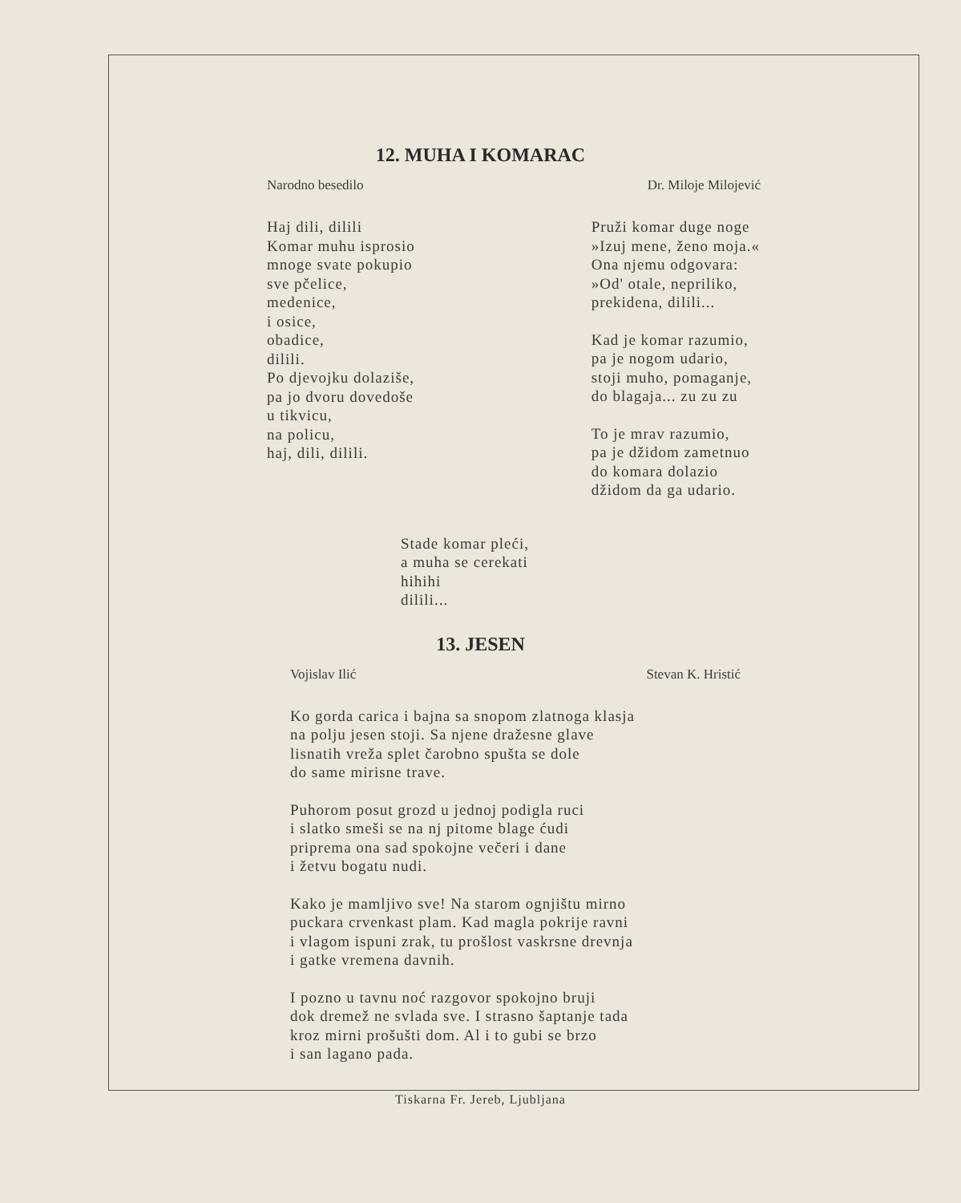12. MUHA I KOMARAC
Narodno besedilo Dr. Miloje Milojević
Haj dili, dilili
Komar muhu isprosio
mnoge svate pokupio
sve pčelice,
medenice,
i osice,
obadice,
dilili.
Po djevojku dolaziše,
pa jo dvoru dovedoše
u tikvicu,
na policu,
haj, dili, dilili.
Pruži komar duge noge
»Izuj mene, ženo moja.«
Ona njemu odgovara:
»Od' otale, nepriliko,
prekidena, dilili...
Kad je komar razumio,
pa je nogom udario,
stoji muho, pomaganje,
do blagaja... zu zu zu
To je mrav razumio,
pa je džidom zametnuo
do komara dolazio
džidom da ga udario.
Stade komar pleći,
a muha se cerekati
hihihi
dilili...
13. JESEN
Vojislav Ilić Stevan K. Hristić
Ko gorda carica i bajna sa snopom zlatnoga klasja
na polju jesen stoji. Sa njene dražesne glave
lisnatih vreža splet čarobno spušta se dole
do same mirisne trave.
Puhorom posut grozd u jednoj podigla ruci
i slatko smeši se na nj pitome blage ćudi
priprema ona sad spokojne večeri i dane
i žetvu bogatu nudi.
Kako je mamljivo sve! Na starom ognjištu mirno
puckara crvenkast plam. Kad magla pokrije ravni
i vlagom ispuni zrak, tu prošlost vaskrsne drevnja
i gatke vremena davnih.
I pozno u tavnu noć razgovor spokojno bruji
dok dremež ne svlada sve. I strasno šaptanje tada
kroz mirni prošušti dom. Al i to gubi se brzo
i san lagano pada.
Tiskarna Fr. Jereb, Ljubljana